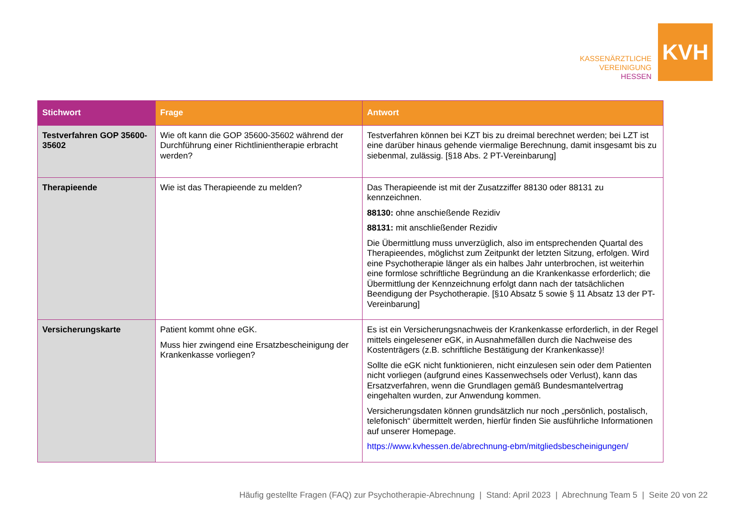KASSENÄRZTLICHE
VEREINIGUNG
HESSEN
KVH
| Stichwort | Frage | Antwort |
| --- | --- | --- |
| Testverfahren GOP 35600-35602 | Wie oft kann die GOP 35600-35602 während der Durchführung einer Richtlinientherapie erbracht werden? | Testverfahren können bei KZT bis zu dreimal berechnet werden; bei LZT ist eine darüber hinaus gehende viermalige Berechnung, damit insgesamt bis zu siebenmal, zulässig. [§18 Abs. 2 PT-Vereinbarung] |
| Therapieende | Wie ist das Therapieende zu melden? | Das Therapieende ist mit der Zusatzziffer 88130 oder 88131 zu kennzeichnen. 88130: ohne anschießende Rezidiv 88131: mit anschließender Rezidiv Die Übermittlung muss unverzüglich, also im entsprechenden Quartal des Therapieendes, möglichst zum Zeitpunkt der letzten Sitzung, erfolgen. Wird eine Psychotherapie länger als ein halbes Jahr unterbrochen, ist weiterhin eine formlose schriftliche Begründung an die Krankenkasse erforderlich; die Übermittlung der Kennzeichnung erfolgt dann nach der tatsächlichen Beendigung der Psychotherapie. [§10 Absatz 5 sowie § 11 Absatz 13 der PT-Vereinbarung] |
| Versicherungskarte | Patient kommt ohne eGK. Muss hier zwingend eine Ersatzbescheinigung der Krankenkasse vorliegen? | Es ist ein Versicherungsnachweis der Krankenkasse erforderlich, in der Regel mittels eingelesener eGK, in Ausnahmefällen durch die Nachweise des Kostenträgers (z.B. schriftliche Bestätigung der Krankenkasse)! Sollte die eGK nicht funktionieren, nicht einzulesen sein oder dem Patienten nicht vorliegen (aufgrund eines Kassenwechsels oder Verlust), kann das Ersatzverfahren, wenn die Grundlagen gemäß Bundesmantelvertrag eingehalten wurden, zur Anwendung kommen. Versicherungsdaten können grundsätzlich nur noch „persönlich, postalisch, telefonisch“ übermittelt werden, hierfür finden Sie ausführliche Informationen auf unserer Homepage. https://www.kvhessen.de/abrechnung-ebm/mitgliedsbescheinigungen/ |
Häufig gestellte Fragen (FAQ) zur Psychotherapie-Abrechnung | Stand: April 2023 | Abrechnung Team 5 | Seite 20 von 22